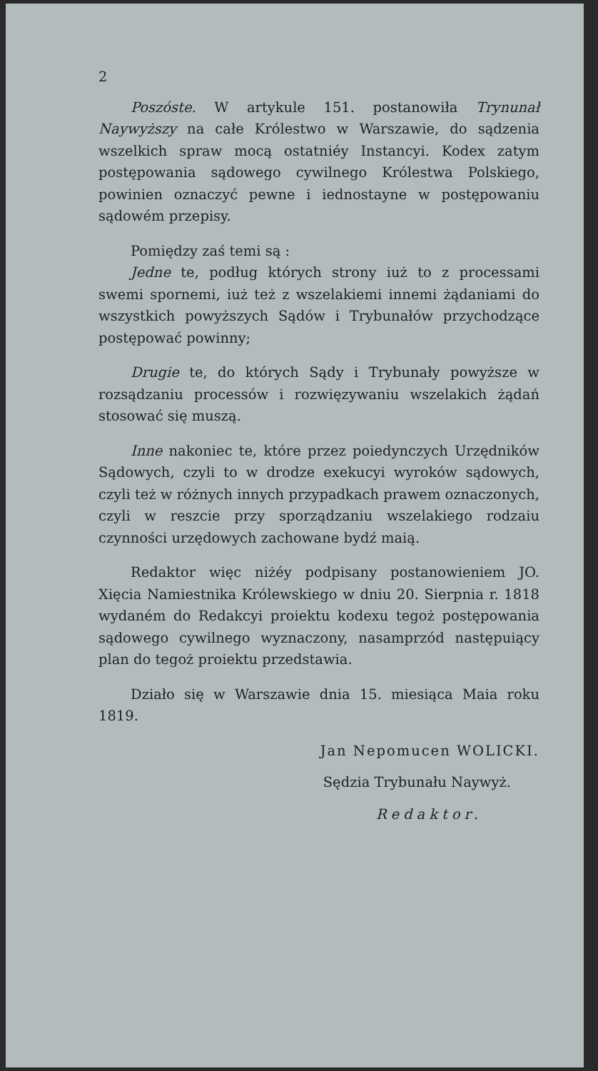2
Poszóste. W artykule 151. postanowiła Trynunał Naywyższy na całe Królestwo w Warszawie, do sądzenia wszelkich spraw mocą ostatniéy Instancyi. Kodex zatym postępowania sądowego cywilnego Królestwa Polskiego, powinien oznaczyć pewne i iednostayne w postępowaniu sądowém przepisy.
Pomiędzy zaś temi są :
Jedne te, podług których strony iuż to z processami swemi spornemi, iuż też z wszelakiemi innemi żądaniami do wszystkich powyższych Sądów i Trybunałów przychodzące postępować powinny;
Drugie te, do których Sądy i Trybunały powyższe w rozsądzaniu processów i rozwięzywaniu wszelakich żądań stosować się muszą.
Inne nakoniec te, które przez poiedynczych Urzędników Sądowych, czyli to w drodze exekucyi wyroków sądowych, czyli też w różnych innych przypadkach prawem oznaczonych, czyli w reszcie przy sporządzaniu wszelakiego rodzaiu czynności urzędowych zachowane bydź maią.
Redaktor więc niżéy podpisany postanowieniem JO. Xięcia Namiestnika Królewskiego w dniu 20. Sierpnia r. 1818 wydaném do Redakcyi proiektu kodexu tegoż postępowania sądowego cywilnego wyznaczony, nasamprzód następuiący plan do tegoż proiektu przedstawia.
Działo się w Warszawie dnia 15. miesiąca Maia roku 1819.
Jan Nepomucen WOLICKI.
Sędzia Trybunału Naywyż.
Redaktor.